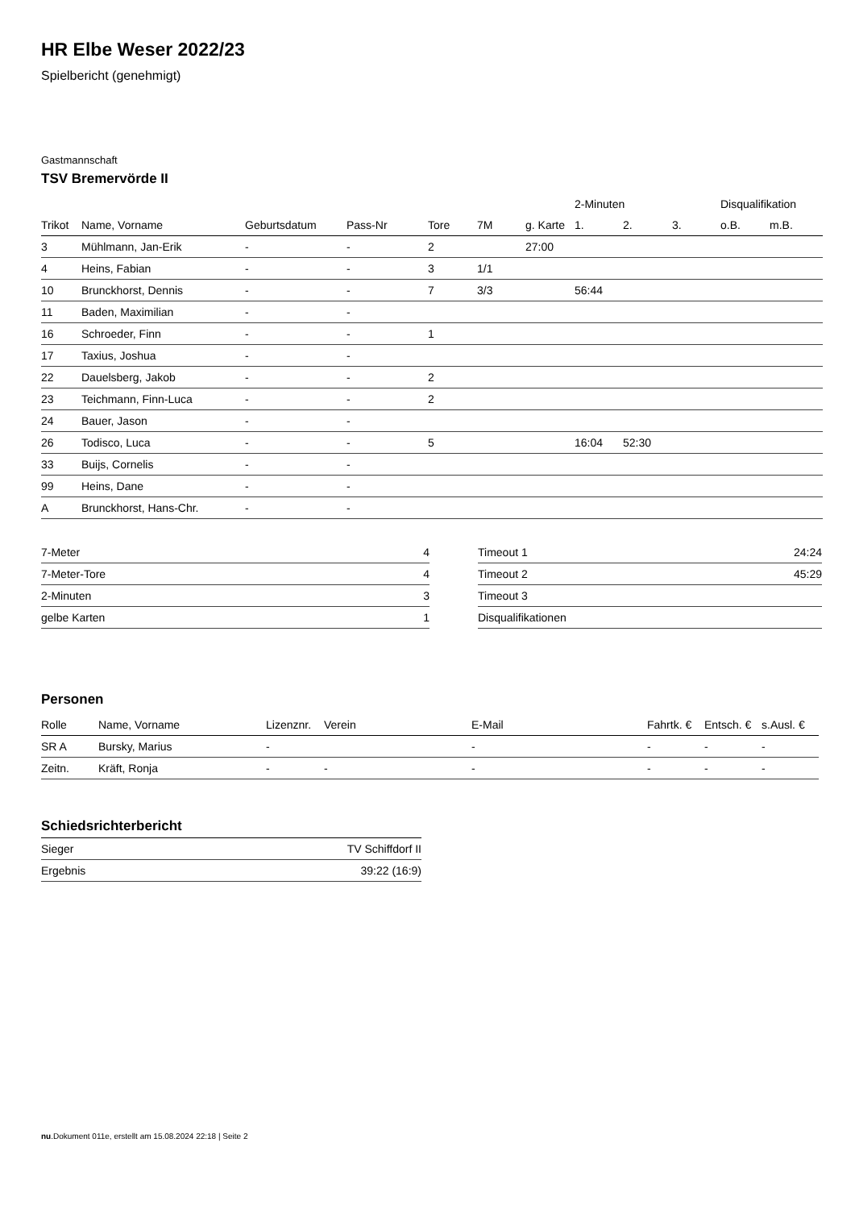HR Elbe Weser 2022/23
Spielbericht (genehmigt)
Gastmannschaft
TSV Bremervörde II
| | | | | | | | 2-Minuten | | | Disqualifikation | |
| --- | --- | --- | --- | --- | --- | --- | --- | --- | --- | --- | --- |
| Trikot | Name, Vorname | Geburtsdatum | Pass-Nr | Tore | 7M | g. Karte | 1. | 2. | 3. | o.B. | m.B. |
| 3 | Mühlmann, Jan-Erik | - | - | 2 | | 27:00 | | | | | |
| 4 | Heins, Fabian | - | - | 3 | 1/1 | | | | | | |
| 10 | Brunckhorst, Dennis | - | - | 7 | 3/3 | | 56:44 | | | | |
| 11 | Baden, Maximilian | - | - | | | | | | | | |
| 16 | Schroeder, Finn | - | - | 1 | | | | | | | |
| 17 | Taxius, Joshua | - | - | | | | | | | | |
| 22 | Dauelsberg, Jakob | - | - | 2 | | | | | | | |
| 23 | Teichmann, Finn-Luca | - | - | 2 | | | | | | | |
| 24 | Bauer, Jason | - | - | | | | | | | | |
| 26 | Todisco, Luca | - | - | 5 | | | 16:04 | 52:30 | | | |
| 33 | Buijs, Cornelis | - | - | | | | | | | | |
| 99 | Heins, Dane | - | - | | | | | | | | |
| A | Brunckhorst, Hans-Chr. | - | - | | | | | | | | |
| 7-Meter | 4 |
| 7-Meter-Tore | 4 |
| 2-Minuten | 3 |
| gelbe Karten | 1 |
| Timeout 1 | 24:24 |
| Timeout 2 | 45:29 |
| Timeout 3 | |
| Disqualifikationen | |
Personen
| Rolle | Name, Vorname | Lizenznr. | Verein | E-Mail | Fahrtk. € | Entsch. € | s.Ausl. € |
| --- | --- | --- | --- | --- | --- | --- | --- |
| SR A | Bursky, Marius | - | | - | - | - | - |
| Zeitn. | Kräft, Ronja | - | - | - | - | - | - |
Schiedsrichterbericht
| Sieger | TV Schiffdorf II |
| Ergebnis | 39:22 (16:9) |
nu.Dokument 011e, erstellt am 15.08.2024 22:18 | Seite 2